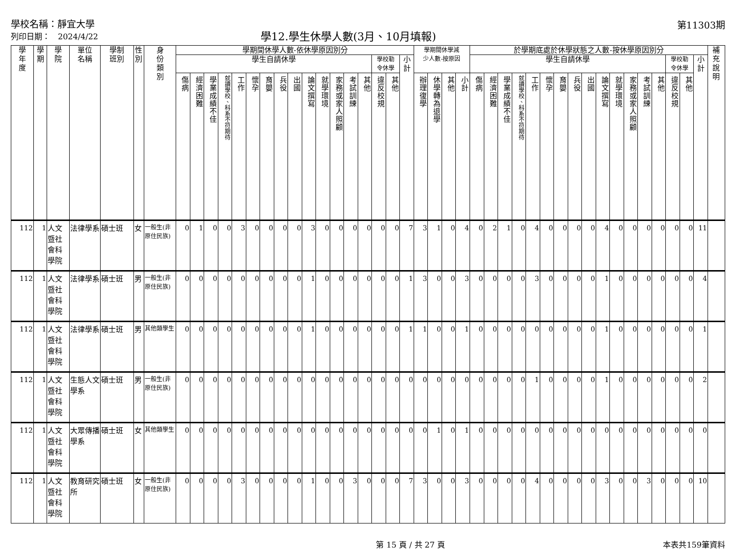學校名稱：靜宜大學
列印日期：　2024/4/22
學12.學生休學人數(3月、10月填報)
第11303期
| 學 年 度 | 學 期 | 學 院 | 單位 名稱 | 學制 班別 | 性 別 | 身 份 類 別 | 學期間休學人數-依休學原因別分 | | | | | | | | | | | | | | | | | 學期間休學減 少人數-按原因 | | | | 於學期底處於休學狀態之人數-按休學原因別分 | | | | | | | | | | | | | | | | | 補 充 說 明 |
| --- | --- | --- | --- | --- | --- | --- | --- | --- | --- | --- | --- | --- | --- | --- | --- | --- | --- | --- | --- | --- | --- | --- | --- | --- | --- | --- | --- | --- | --- | --- | --- | --- | --- | --- | --- | --- | --- | --- | --- | --- | --- | --- | --- | --- | --- |
| | | | | | | | 學生自請休學 | | | | | | | | | | | | | | 學校勒 令休學 | | 小 計 | | | | | 學生自請休學 | | | | | | | | | | | | | | 學校勒 令休學 | | 小 計 | |
| | | | | | | | 傷病 | 經濟困難 | 學業成績不佳 | 就讀學校、科系不符期待 | 工作 | 懷孕 | 育嬰 | 兵役 | 出國 | 論文撰寫 | 就學環境 | 家務或家人照顧 | 考試訓練 | 其他 | 違反校規 | 其他 | | 辦理復學 | 休學轉為退學 | 其他 | 小計 | 傷病 | 經濟困難 | 學業成績不佳 | 就讀學校、科系不符期待 | 工作 | 懷孕 | 育嬰 | 兵役 | 出國 | 論文撰寫 | 就學環境 | 家務或家人照顧 | 考試訓練 | 其他 | 違反校規 | 其他 | | |
| 112 | 1 | 人文暨社會科學院 | 法律學系 | 碩士班 | 女 | 一般生(非原住民族) | 0 | 1 | 0 | 0 | 3 | 0 | 0 | 0 | 0 | 3 | 0 | 0 | 0 | 0 | 0 | 0 | 7 | 3 | 1 | 0 | 4 | 0 | 2 | 1 | 0 | 4 | 0 | 0 | 0 | 0 | 4 | 0 | 0 | 0 | 0 | 0 | 0 | 11 | |
| 112 | 1 | 人文暨社會科學院 | 法律學系 | 碩士班 | 男 | 一般生(非原住民族) | 0 | 0 | 0 | 0 | 0 | 0 | 0 | 0 | 0 | 1 | 0 | 0 | 0 | 0 | 0 | 0 | 1 | 3 | 0 | 0 | 3 | 0 | 0 | 0 | 0 | 3 | 0 | 0 | 0 | 0 | 1 | 0 | 0 | 0 | 0 | 0 | 0 | 4 | |
| 112 | 1 | 人文暨社會科學院 | 法律學系 | 碩士班 | 男 | 其他類學生 | 0 | 0 | 0 | 0 | 0 | 0 | 0 | 0 | 0 | 1 | 0 | 0 | 0 | 0 | 0 | 0 | 1 | 1 | 0 | 0 | 1 | 0 | 0 | 0 | 0 | 0 | 0 | 0 | 0 | 0 | 1 | 0 | 0 | 0 | 0 | 0 | 0 | 1 | |
| 112 | 1 | 人文暨社會科學院 | 生態人文學系 | 碩士班 | 男 | 一般生(非原住民族) | 0 | 0 | 0 | 0 | 0 | 0 | 0 | 0 | 0 | 0 | 0 | 0 | 0 | 0 | 0 | 0 | 0 | 0 | 0 | 0 | 0 | 0 | 0 | 0 | 0 | 1 | 0 | 0 | 0 | 0 | 1 | 0 | 0 | 0 | 0 | 0 | 0 | 2 | |
| 112 | 1 | 人文暨社會科學院 | 大眾傳播學系 | 碩士班 | 女 | 其他類學生 | 0 | 0 | 0 | 0 | 0 | 0 | 0 | 0 | 0 | 0 | 0 | 0 | 0 | 0 | 0 | 0 | 0 | 0 | 1 | 0 | 1 | 0 | 0 | 0 | 0 | 0 | 0 | 0 | 0 | 0 | 0 | 0 | 0 | 0 | 0 | 0 | 0 | 0 | |
| 112 | 1 | 人文暨社會科學院 | 教育研究所 | 碩士班 | 女 | 一般生(非原住民族) | 0 | 0 | 0 | 0 | 3 | 0 | 0 | 0 | 0 | 1 | 0 | 0 | 3 | 0 | 0 | 0 | 7 | 3 | 0 | 0 | 3 | 0 | 0 | 0 | 0 | 4 | 0 | 0 | 0 | 0 | 3 | 0 | 0 | 3 | 0 | 0 | 0 | 10 | |
第 15 頁 / 共 27 頁 本表共159筆資料